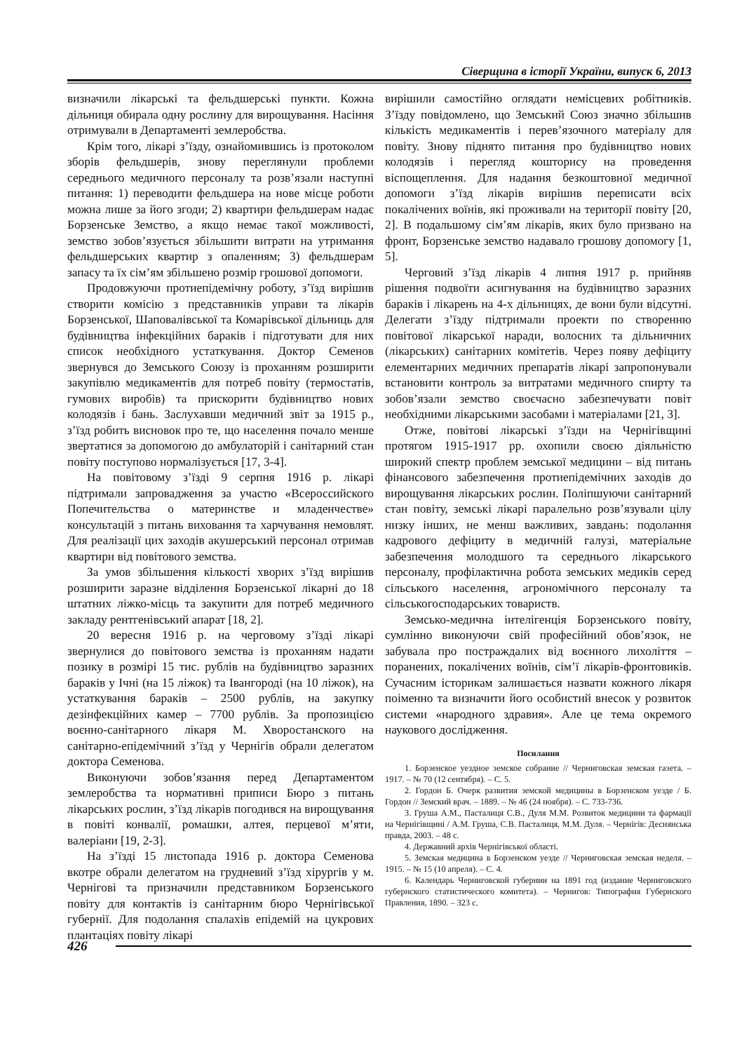Сіверщина в історії України, випуск 6, 2013
визначили лікарські та фельдшерські пункти. Кожна дільниця обирала одну рослину для вирощування. Насіння отримували в Департаменті землеробства.
Крім того, лікарі з’їзду, ознайомившись із протоколом зборів фельдшерів, знову переглянули проблеми середнього медичного персоналу та розв’язали наступні питання: 1) переводити фельдшера на нове місце роботи можна лише за його згоди; 2) квартири фельдшерам надає Борзенське Земство, а якщо немає такої можливості, земство зобов’язується збільшити витрати на утримання фельдшерських квартир з опаленням; 3) фельдшерам запасу та їх сім’ям збільшено розмір грошової допомоги.
Продовжуючи протиепідемічну роботу, з’їзд вирішив створити комісію з представників управи та лікарів Борзенської, Шаповалівської та Комарівської дільниць для будівництва інфекційних бараків і підготувати для них список необхідного устаткування. Доктор Семенов звернувся до Земського Союзу із проханням розширити закупівлю медикаментів для потреб повіту (термостатів, гумових виробів) та прискорити будівництво нових колодязів і бань. Заслухавши медичний звіт за 1915 р., з’їзд робить висновок про те, що населення почало менше звертатися за допомогою до амбулаторій і санітарний стан повіту поступово нормалізується [17, 3-4].
На повітовому з’їзді 9 серпня 1916 р. лікарі підтримали запровадження за участю «Всероссийского Попечительства о материнстве и младенчестве» консультацій з питань виховання та харчування немовлят. Для реалізації цих заходів акушерський персонал отримав квартири від повітового земства.
За умов збільшення кількості хворих з’їзд вирішив розширити заразне відділення Борзенської лікарні до 18 штатних ліжко-місць та закупити для потреб медичного закладу рентгенівський апарат [18, 2].
20 вересня 1916 р. на черговому з’їзді лікарі звернулися до повітового земства із проханням надати позику в розмірі 15 тис. рублів на будівництво заразних бараків у Ічні (на 15 ліжок) та Івангороді (на 10 ліжок), на устаткування бараків – 2500 рублів, на закупку дезінфекційних камер – 7700 рублів. За пропозицією воєнно-санітарного лікаря М. Хворостанского на санітарно-епідемічний з’їзд у Чернігів обрали делегатом доктора Семенова.
Виконуючи зобов’язання перед Департаментом землеробства та нормативні приписи Бюро з питань лікарських рослин, з’їзд лікарів погодився на вирощування в повіті конвалії, ромашки, алтея, перцевої м’яти, валеріани [19, 2-3].
На з’їзді 15 листопада 1916 р. доктора Семенова вкотре обрали делегатом на грудневий з’їзд хірургів у м. Чернігові та призначили представником Борзенського повіту для контактів із санітарним бюро Чернігівської губернії. Для подолання спалахів епідемій на цукрових плантаціях повіту лікарі
вирішили самостійно оглядати немісцевих робітників. З’їзду повідомлено, що Земський Союз значно збільшив кількість медикаментів і перев’язочного матеріалу для повіту. Знову піднято питання про будівництво нових колодязів і перегляд кошторису на проведення віспощеплення. Для надання безкоштовної медичної допомоги з’їзд лікарів вирішив переписати всіх покалічених воїнів, які проживали на території повіту [20, 2]. В подальшому сім’ям лікарів, яких було призвано на фронт, Борзенське земство надавало грошову допомогу [1, 5].
Черговий з’їзд лікарів 4 липня 1917 р. прийняв рішення подвоїти асигнування на будівництво заразних бараків і лікарень на 4-х дільницях, де вони були відсутні. Делегати з’їзду підтримали проекти по створенню повітової лікарської наради, волосних та дільничних (лікарських) санітарних комітетів. Через появу дефіциту елементарних медичних препаратів лікарі запропонували встановити контроль за витратами медичного спирту та зобов’язали земство своєчасно забезпечувати повіт необхідними лікарськими засобами і матеріалами [21, 3].
Отже, повітові лікарські з’їзди на Чернігівщині протягом 1915-1917 рр. охопили своєю діяльністю широкий спектр проблем земської медицини – від питань фінансового забезпечення протиепідемічних заходів до вирощування лікарських рослин. Поліпшуючи санітарний стан повіту, земські лікарі паралельно розв’язували цілу низку інших, не менш важливих, завдань: подолання кадрового дефіциту в медичній галузі, матеріальне забезпечення молодшого та середнього лікарського персоналу, профілактична робота земських медиків серед сільського населення, агрономічного персоналу та сільськогосподарських товариств.
Земсько-медична інтелігенція Борзенського повіту, сумлінно виконуючи свій професійний обов’язок, не забувала про постраждалих від воєнного лихоліття – поранених, покалічених воїнів, сім’ї лікарів-фронтовиків. Сучасним історикам залишається назвати кожного лікаря поіменно та визначити його особистий внесок у розвиток системи «народного здравия». Але це тема окремого наукового дослідження.
Посилання
1. Борзенское уездное земское собрание // Черниговская земская газета. – 1917. – № 70 (12 сентября). – С. 5.
2. Гордон Б. Очерк развития земской медицины в Борзенском уезде / Б. Гордон // Земский врач. – 1889. – № 46 (24 ноября). – С. 733-736.
3. Груша А.М., Пасталиця С.В., Дуля М.М. Розвиток медицини та фармації на Чернігівщині / А.М. Груша, С.В. Пасталиця, М.М. Дуля. – Чернігів: Деснянська правда, 2003. – 48 с.
4. Державний архів Чернігівської області.
5. Земская медицина в Борзенском уезде // Черниговская земская неделя. – 1915. – № 15 (10 апреля). – С. 4.
6. Календарь Черниговской губернии на 1891 год (издание Черниговского губернского статистического комитета). – Чернигов: Типография Губернского Правления, 1890. – 323 с.
426